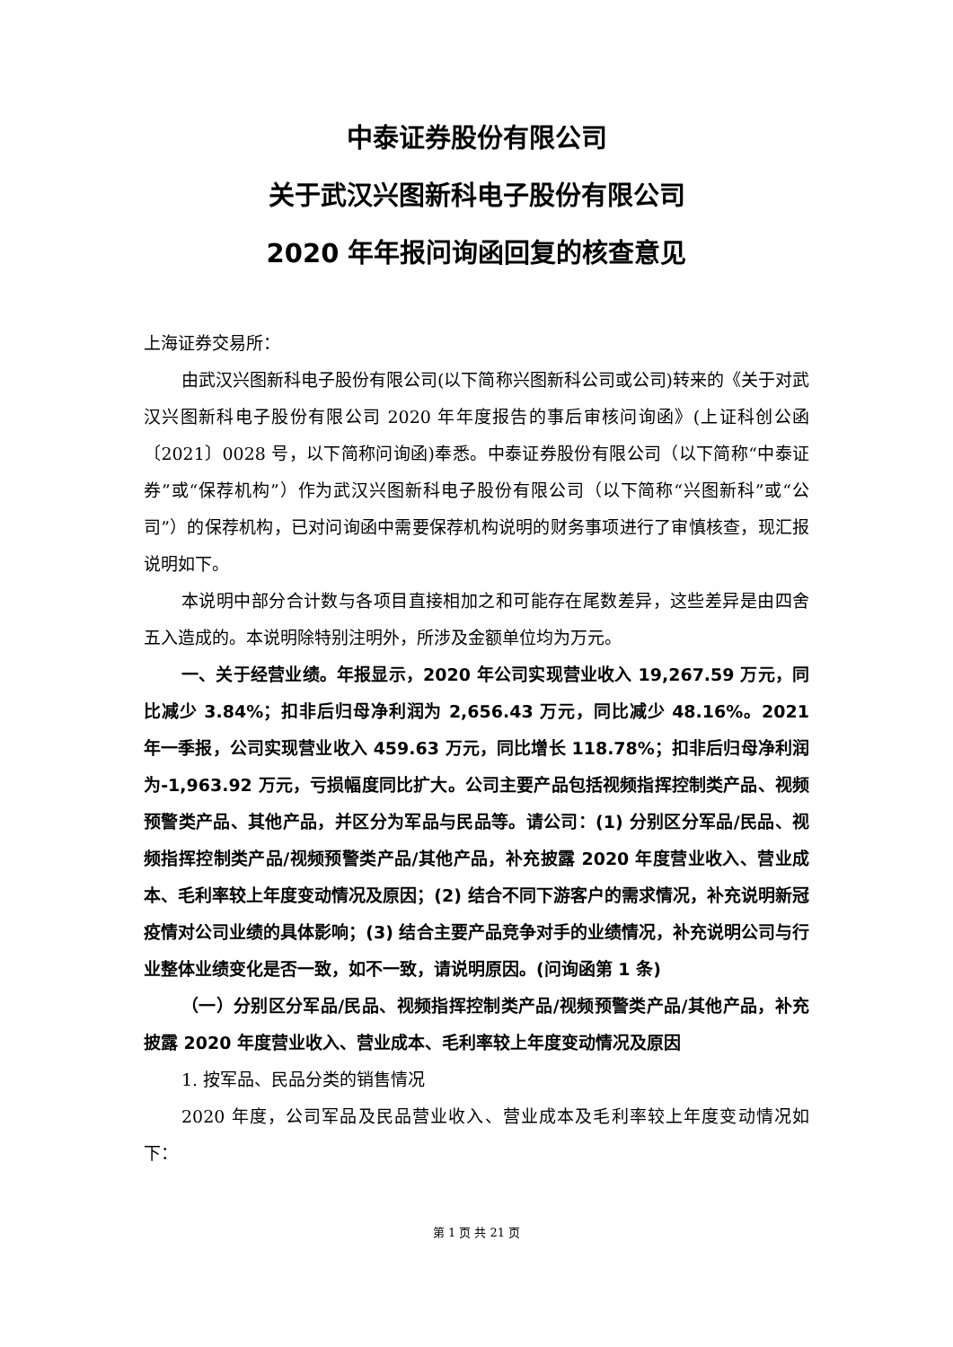中泰证券股份有限公司
关于武汉兴图新科电子股份有限公司
2020 年年报问询函回复的核查意见
上海证券交易所：
由武汉兴图新科电子股份有限公司(以下简称兴图新科公司或公司)转来的《关于对武汉兴图新科电子股份有限公司 2020 年年度报告的事后审核问询函》(上证科创公函〔2021〕0028 号，以下简称问询函)奉悉。中泰证券股份有限公司（以下简称“中泰证券”或“保荐机构”）作为武汉兴图新科电子股份有限公司（以下简称“兴图新科”或“公司”）的保荐机构，已对问询函中需要保荐机构说明的财务事项进行了审慎核查，现汇报说明如下。
本说明中部分合计数与各项目直接相加之和可能存在尾数差异，这些差异是由四舍五入造成的。本说明除特别注明外，所涉及金额单位均为万元。
一、关于经营业绩。年报显示，2020 年公司实现营业收入 19,267.59 万元，同比减少 3.84%；扣非后归母净利润为 2,656.43 万元，同比减少 48.16%。2021 年一季报，公司实现营业收入 459.63 万元，同比增长 118.78%；扣非后归母净利润为-1,963.92 万元，亏损幅度同比扩大。公司主要产品包括视频指挥控制类产品、视频预警类产品、其他产品，并区分为军品与民品等。请公司：(1) 分别区分军品/民品、视频指挥控制类产品/视频预警类产品/其他产品，补充披露 2020 年度营业收入、营业成本、毛利率较上年度变动情况及原因；(2) 结合不同下游客户的需求情况，补充说明新冠疫情对公司业绩的具体影响；(3) 结合主要产品竞争对手的业绩情况，补充说明公司与行业整体业绩变化是否一致，如不一致，请说明原因。(问询函第 1 条)
（一）分别区分军品/民品、视频指挥控制类产品/视频预警类产品/其他产品，补充披露 2020 年度营业收入、营业成本、毛利率较上年度变动情况及原因
1. 按军品、民品分类的销售情况
2020 年度，公司军品及民品营业收入、营业成本及毛利率较上年度变动情况如下：
第 1 页 共 21 页